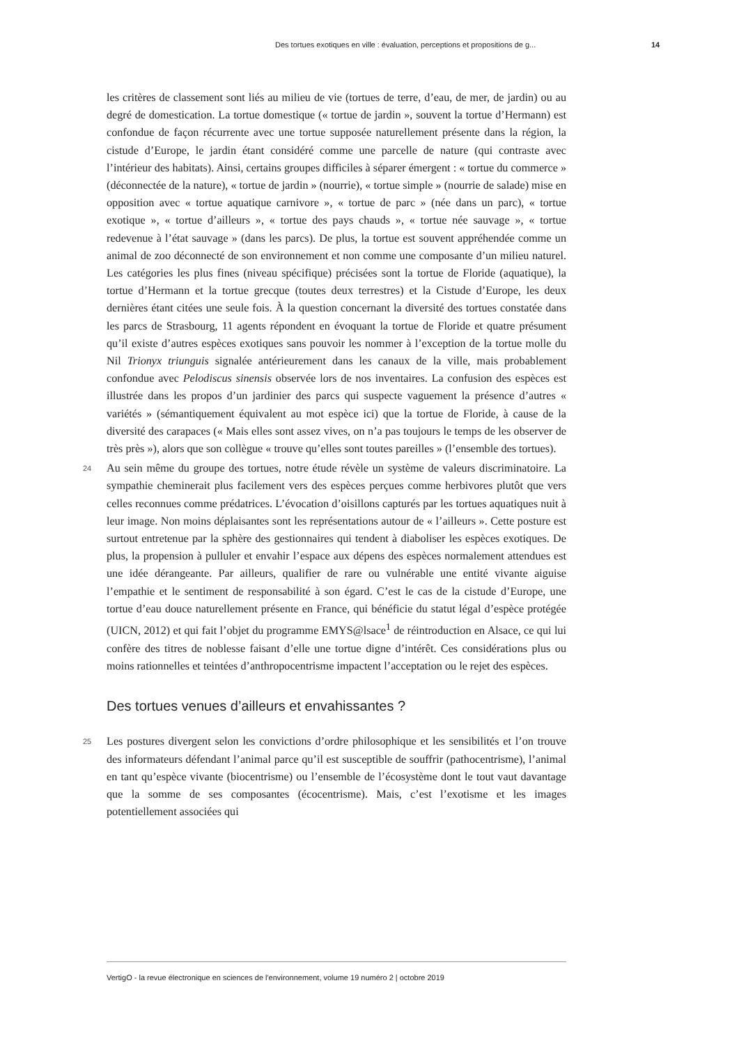Des tortues exotiques en ville : évaluation, perceptions et propositions de g... 14
les critères de classement sont liés au milieu de vie (tortues de terre, d’eau, de mer, de jardin) ou au degré de domestication. La tortue domestique (« tortue de jardin », souvent la tortue d’Hermann) est confondue de façon récurrente avec une tortue supposée naturellement présente dans la région, la cistude d’Europe, le jardin étant considéré comme une parcelle de nature (qui contraste avec l’intérieur des habitats). Ainsi, certains groupes difficiles à séparer émergent : « tortue du commerce » (déconnectée de la nature), « tortue de jardin » (nourrie), « tortue simple » (nourrie de salade) mise en opposition avec « tortue aquatique carnivore », « tortue de parc » (née dans un parc), « tortue exotique », « tortue d’ailleurs », « tortue des pays chauds », « tortue née sauvage », « tortue redevenue à l’état sauvage » (dans les parcs). De plus, la tortue est souvent appréhendée comme un animal de zoo déconnecté de son environnement et non comme une composante d’un milieu naturel. Les catégories les plus fines (niveau spécifique) précisées sont la tortue de Floride (aquatique), la tortue d’Hermann et la tortue grecque (toutes deux terrestres) et la Cistude d’Europe, les deux dernières étant citées une seule fois. À la question concernant la diversité des tortues constatée dans les parcs de Strasbourg, 11 agents répondent en évoquant la tortue de Floride et quatre présument qu’il existe d’autres espèces exotiques sans pouvoir les nommer à l’exception de la tortue molle du Nil Trionyx triunguis signalée antérieurement dans les canaux de la ville, mais probablement confondue avec Pelodiscus sinensis observée lors de nos inventaires. La confusion des espèces est illustrée dans les propos d’un jardinier des parcs qui suspecte vaguement la présence d’autres « variétés » (sémantiquement équivalent au mot espèce ici) que la tortue de Floride, à cause de la diversité des carapaces (« Mais elles sont assez vives, on n’a pas toujours le temps de les observer de très près »), alors que son collègue « trouve qu’elles sont toutes pareilles » (l’ensemble des tortues).
24 Au sein même du groupe des tortues, notre étude révèle un système de valeurs discriminatoire. La sympathie cheminerait plus facilement vers des espèces perçues comme herbivores plutôt que vers celles reconnues comme prédatrices. L’évocation d’oisillons capturés par les tortues aquatiques nuit à leur image. Non moins déplaisantes sont les représentations autour de « l’ailleurs ». Cette posture est surtout entretenue par la sphère des gestionnaires qui tendent à diaboliser les espèces exotiques. De plus, la propension à pulluler et envahir l’espace aux dépens des espèces normalement attendues est une idée dérangeante. Par ailleurs, qualifier de rare ou vulnérable une entité vivante aiguise l’empathie et le sentiment de responsabilité à son égard. C’est le cas de la cistude d’Europe, une tortue d’eau douce naturellement présente en France, qui bénéficie du statut légal d’espèce protégée (UICN, 2012) et qui fait l’objet du programme EMYS@lsace<sup>1</sup> de réintroduction en Alsace, ce qui lui confère des titres de noblesse faisant d’elle une tortue digne d’intérêt. Ces considérations plus ou moins rationnelles et teintées d’anthropocentrisme impactent l’acceptation ou le rejet des espèces.
Des tortues venues d’ailleurs et envahissantes ?
25 Les postures divergent selon les convictions d’ordre philosophique et les sensibilités et l’on trouve des informateurs défendant l’animal parce qu’il est susceptible de souffrir (pathocentrisme), l’animal en tant qu’espèce vivante (biocentrisme) ou l’ensemble de l’écosystème dont le tout vaut davantage que la somme de ses composantes (écocentrisme). Mais, c’est l’exotisme et les images potentiellement associées qui
VertigO - la revue électronique en sciences de l'environnement, volume 19 numéro 2 | octobre 2019